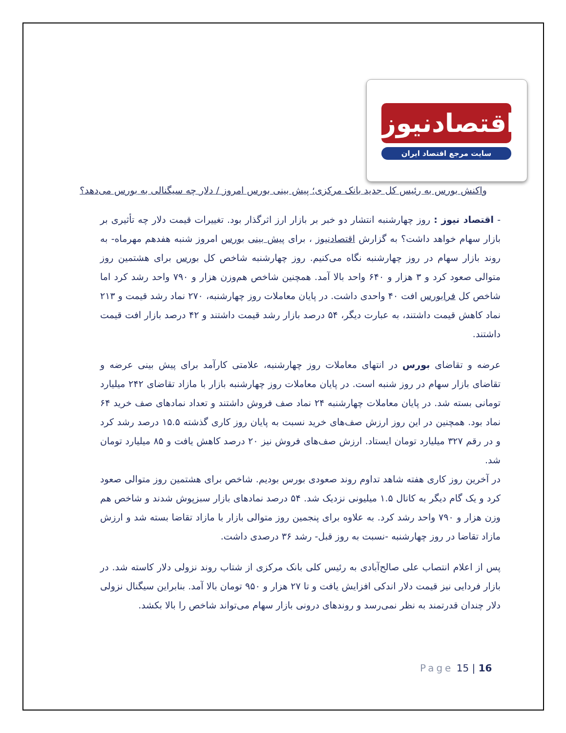اقتصادنیوز
سایت مرجع اقتصاد ایران
واکنش بورس به رئیس کل جدید بانک مرکزی؛ پیش بینی بورس امروز / دلار چه سیگنالی به بورس می‌دهد؟
- اقتصاد نیوز : روز چهارشنبه انتشار دو خبر بر بازار ارز اثرگذار بود. تغییرات قیمت دلار چه تأثیری بر بازار سهام خواهد داشت؟ به گزارش اقتصادنیوز ، برای پیش بینی بورس امروز شنبه هفدهم مهرماه- به روند بازار سهام در روز چهارشنبه نگاه می‌کنیم. روز چهارشنبه شاخص کل بورس برای هشتمین روز متوالی صعود کرد و ۳ هزار و ۶۴۰ واحد بالا آمد. همچنین شاخص هم‌وزن هزار و ۷۹۰ واحد رشد کرد اما شاخص کل فرابورس افت ۴۰ واحدی داشت. در پایان معاملات روز چهارشنبه، ۲۷۰ نماد رشد قیمت و ۲۱۳ نماد کاهش قیمت داشتند، به عبارت دیگر، ۵۴ درصد بازار رشد قیمت داشتند و ۴۲ درصد بازار افت قیمت داشتند.
عرضه و تقاضای بورس در انتهای معاملات روز چهارشنبه، علامتی کارآمد برای پیش بینی عرضه و تقاضای بازار سهام در روز شنبه است. در پایان معاملات روز چهارشنبه بازار با مازاد تقاضای ۲۴۲ میلیارد تومانی بسته شد. در پایان معاملات چهارشنبه ۲۴ نماد صف فروش داشتند و تعداد نمادهای صف خرید ۶۴ نماد بود. همچنین در این روز ارزش صف‌های خرید نسبت به پایان روز کاری گذشته ۱۵.۵ درصد رشد کرد و در رقم ۳۲۷ میلیارد تومان ایستاد. ارزش صف‌های فروش نیز ۲۰ درصد کاهش یافت و ۸۵ میلیارد تومان شد.
در آخرین روز کاری هفته شاهد تداوم روند صعودی بورس بودیم. شاخص برای هشتمین روز متوالی صعود کرد و یک گام دیگر به کانال ۱.۵ میلیونی نزدیک شد. ۵۴ درصد نمادهای بازار سبزپوش شدند و شاخص هم وزن هزار و ۷۹۰ واحد رشد کرد. به علاوه برای پنجمین روز متوالی بازار با مازاد تقاضا بسته شد و ارزش مازاد تقاضا در روز چهارشنبه -نسبت به روز قبل- رشد ۳۶ درصدی داشت.
پس از اعلام انتصاب علی صالح‌آبادی به رئیس کلی بانک مرکزی از شتاب روند نزولی دلار کاسته شد. در بازار فردایی نیز قیمت دلار اندکی افزایش یافت و تا ۲۷ هزار و ۹۵۰ تومان بالا آمد. بنابراین سیگنال نزولی دلار چندان قدرتمند به نظر نمی‌رسد و روندهای درونی بازار سهام می‌تواند شاخص را بالا بکشد.
Page 15 | 16